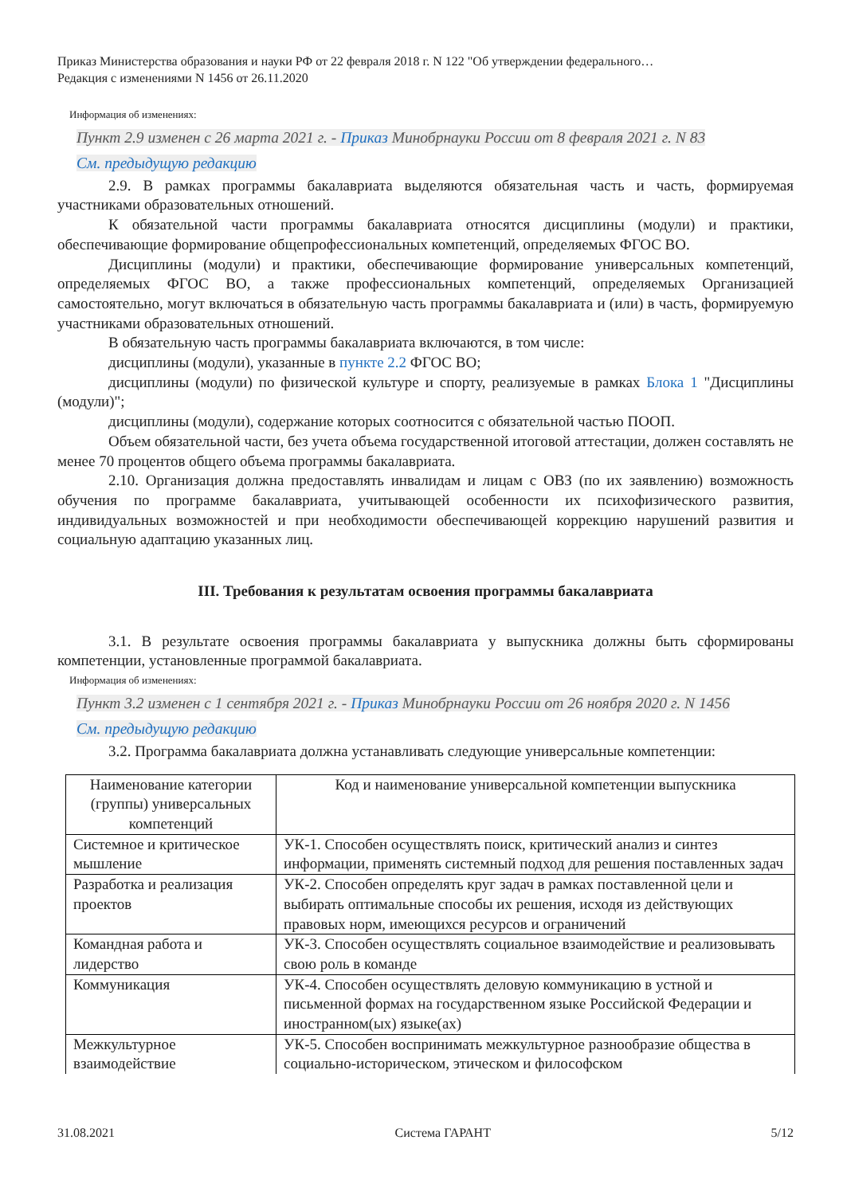Приказ Министерства образования и науки РФ от 22 февраля 2018 г. N 122 "Об утверждении федерального…
Редакция с изменениями N 1456 от 26.11.2020
Информация об изменениях:
Пункт 2.9 изменен с 26 марта 2021 г. - Приказ Минобрнауки России от 8 февраля 2021 г. N 83
См. предыдущую редакцию
2.9. В рамках программы бакалавриата выделяются обязательная часть и часть, формируемая участниками образовательных отношений.
К обязательной части программы бакалавриата относятся дисциплины (модули) и практики, обеспечивающие формирование общепрофессиональных компетенций, определяемых ФГОС ВО.
Дисциплины (модули) и практики, обеспечивающие формирование универсальных компетенций, определяемых ФГОС ВО, а также профессиональных компетенций, определяемых Организацией самостоятельно, могут включаться в обязательную часть программы бакалавриата и (или) в часть, формируемую участниками образовательных отношений.
В обязательную часть программы бакалавриата включаются, в том числе:
дисциплины (модули), указанные в пункте 2.2 ФГОС ВО;
дисциплины (модули) по физической культуре и спорту, реализуемые в рамках Блока 1 "Дисциплины (модули)";
дисциплины (модули), содержание которых соотносится с обязательной частью ПООП.
Объем обязательной части, без учета объема государственной итоговой аттестации, должен составлять не менее 70 процентов общего объема программы бакалавриата.
2.10. Организация должна предоставлять инвалидам и лицам с ОВЗ (по их заявлению) возможность обучения по программе бакалавриата, учитывающей особенности их психофизического развития, индивидуальных возможностей и при необходимости обеспечивающей коррекцию нарушений развития и социальную адаптацию указанных лиц.
III. Требования к результатам освоения программы бакалавриата
3.1. В результате освоения программы бакалавриата у выпускника должны быть сформированы компетенции, установленные программой бакалавриата.
Информация об изменениях:
Пункт 3.2 изменен с 1 сентября 2021 г. - Приказ Минобрнауки России от 26 ноября 2020 г. N 1456
См. предыдущую редакцию
3.2. Программа бакалавриата должна устанавливать следующие универсальные компетенции:
| Наименование категории (группы) универсальных компетенций | Код и наименование универсальной компетенции выпускника |
| Системное и критическое мышление | УК-1. Способен осуществлять поиск, критический анализ и синтез информации, применять системный подход для решения поставленных задач |
| Разработка и реализация проектов | УК-2. Способен определять круг задач в рамках поставленной цели и выбирать оптимальные способы их решения, исходя из действующих правовых норм, имеющихся ресурсов и ограничений |
| Командная работа и лидерство | УК-3. Способен осуществлять социальное взаимодействие и реализовывать свою роль в команде |
| Коммуникация | УК-4. Способен осуществлять деловую коммуникацию в устной и письменной формах на государственном языке Российской Федерации и иностранном(ых) языке(ах) |
| Межкультурное взаимодействие | УК-5. Способен воспринимать межкультурное разнообразие общества в социально-историческом, этическом и философском |
31.08.2021 Система ГАРАНТ 5/12